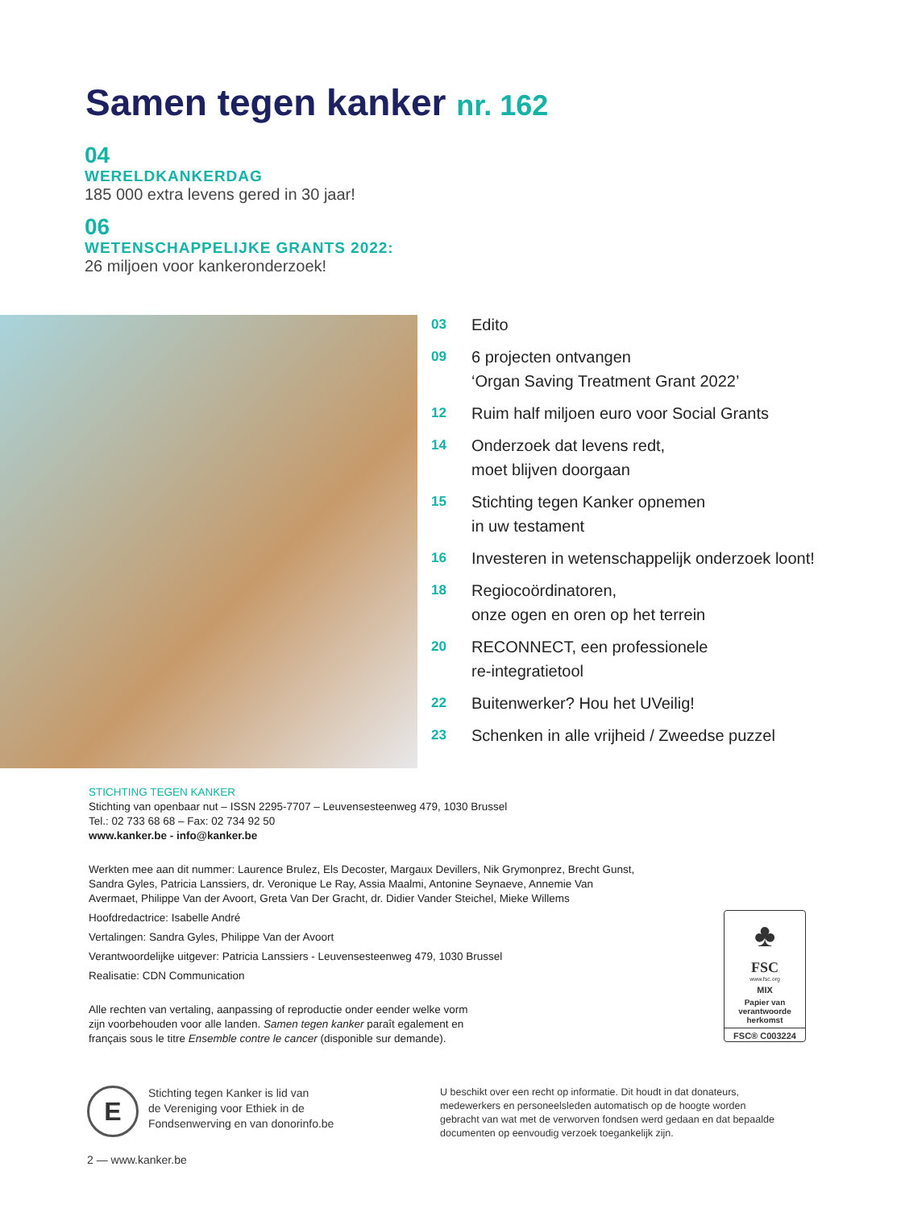Samen tegen kanker nr. 162
04
WERELDKANKERDAG
185 000 extra levens gered in 30 jaar!
06
WETENSCHAPPELIJKE GRANTS 2022:
26 miljoen voor kankeronderzoek!
03 Edito
09 6 projecten ontvangen
‘Organ Saving Treatment Grant 2022’
12 Ruim half miljoen euro voor Social Grants
14 Onderzoek dat levens redt,
moet blijven doorgaan
15 Stichting tegen Kanker opnemen
in uw testament
16 Investeren in wetenschappelijk onderzoek loont!
18 Regiocoördinatoren,
onze ogen en oren op het terrein
20 RECONNECT, een professionele
re-integratietool
22 Buitenwerker? Hou het UVeilig!
23 Schenken in alle vrijheid / Zweedse puzzel
STICHTING TEGEN KANKER
Stichting van openbaar nut – ISSN 2295-7707 – Leuvensesteenweg 479, 1030 Brussel
Tel.: 02 733 68 68 – Fax: 02 734 92 50
www.kanker.be - info@kanker.be
Werkten mee aan dit nummer: Laurence Brulez, Els Decoster, Margaux Devillers, Nik Grymonprez, Brecht Gunst, Sandra Gyles, Patricia Lanssiers, dr. Veronique Le Ray, Assia Maalmi, Antonine Seynaeve, Annemie Van Avermaet, Philippe Van der Avoort, Greta Van Der Gracht, dr. Didier Vander Steichel, Mieke Willems
Hoofdredactrice: Isabelle André
Vertalingen: Sandra Gyles, Philippe Van der Avoort
Verantwoordelijke uitgever: Patricia Lanssiers - Leuvensesteenweg 479, 1030 Brussel
Realisatie: CDN Communication
Alle rechten van vertaling, aanpassing of reproductie onder eender welke vorm
zijn voorbehouden voor alle landen. Samen tegen kanker paraît egalement en
français sous le titre Ensemble contre le cancer (disponible sur demande).
♣
FSC
www.fsc.org
MIX
Papier van verantwoorde herkomst
FSC® C003224
E
Stichting tegen Kanker is lid van
de Vereniging voor Ethiek in de
Fondsenwerving en van donorinfo.be
U beschikt over een recht op informatie. Dit houdt in dat donateurs, medewerkers en personeelsleden automatisch op de hoogte worden gebracht van wat met de verworven fondsen werd gedaan en dat bepaalde documenten op eenvoudig verzoek toegankelijk zijn.
2 — www.kanker.be